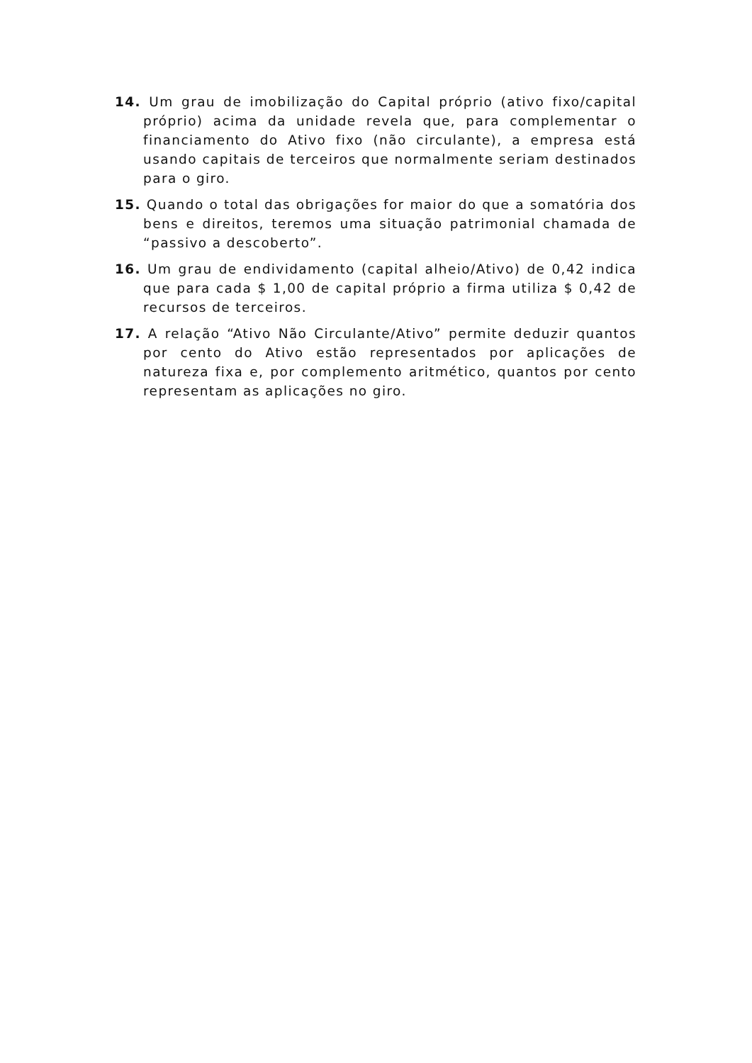14. Um grau de imobilização do Capital próprio (ativo fixo/capital próprio) acima da unidade revela que, para complementar o financiamento do Ativo fixo (não circulante), a empresa está usando capitais de terceiros que normalmente seriam destinados para o giro.
15. Quando o total das obrigações for maior do que a somatória dos bens e direitos, teremos uma situação patrimonial chamada de “passivo a descoberto”.
16. Um grau de endividamento (capital alheio/Ativo) de 0,42 indica que para cada $ 1,00 de capital próprio a firma utiliza $ 0,42 de recursos de terceiros.
17. A relação “Ativo Não Circulante/Ativo” permite deduzir quantos por cento do Ativo estão representados por aplicações de natureza fixa e, por complemento aritmético, quantos por cento representam as aplicações no giro.